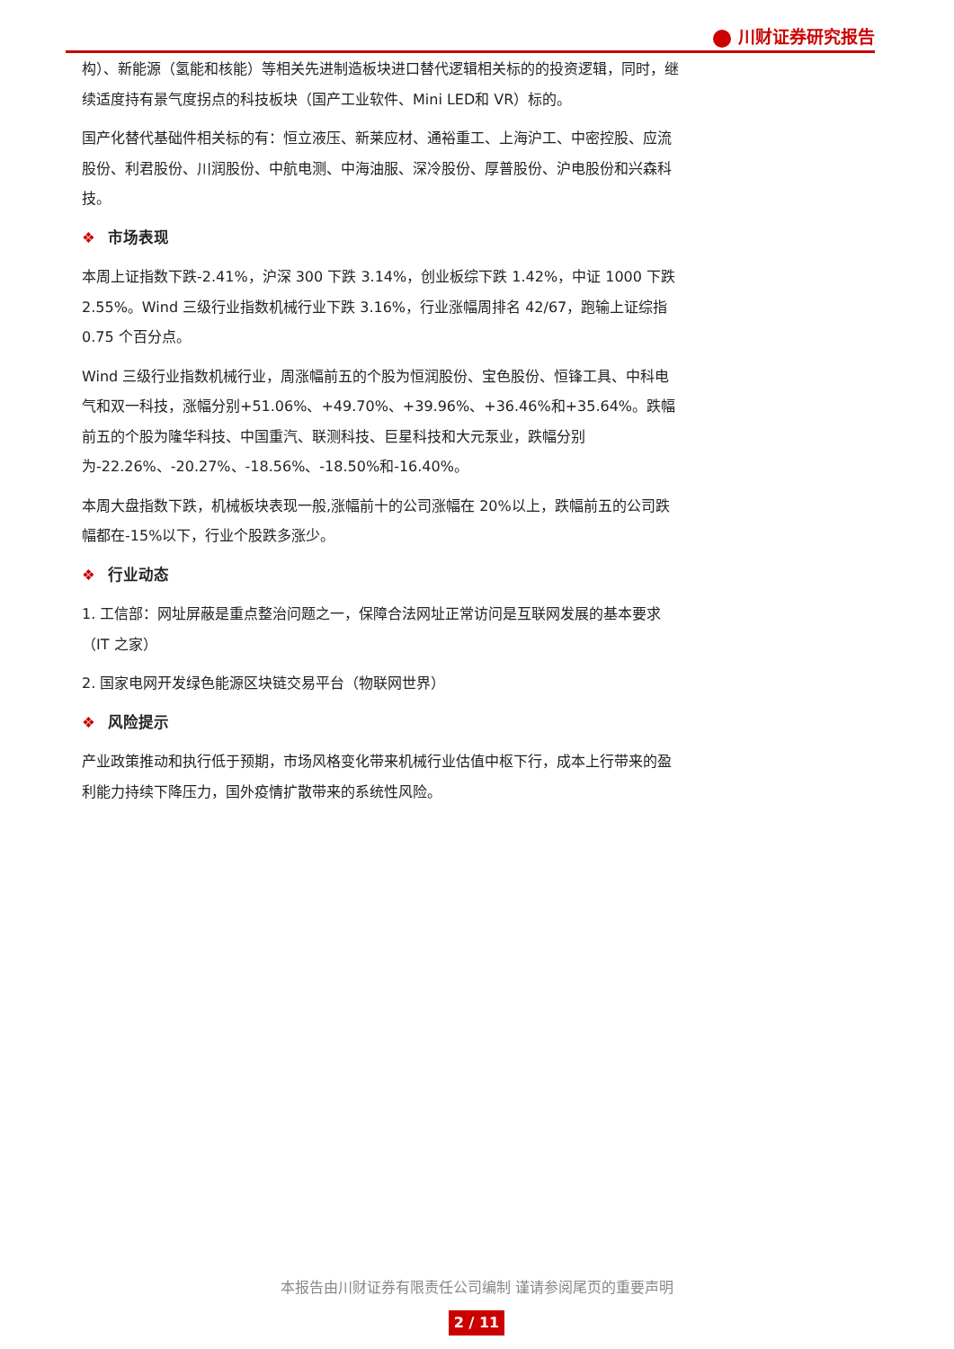川财证券研究报告
构）、新能源（氢能和核能）等相关先进制造板块进口替代逻辑相关标的的投资逻辑，同时，继续适度持有景气度拐点的科技板块（国产工业软件、Mini LED和 VR）标的。
国产化替代基础件相关标的有：恒立液压、新莱应材、通裕重工、上海沪工、中密控股、应流股份、利君股份、川润股份、中航电测、中海油服、深冷股份、厚普股份、沪电股份和兴森科技。
❖ 市场表现
本周上证指数下跌-2.41%，沪深 300 下跌 3.14%，创业板综下跌 1.42%，中证 1000 下跌 2.55%。Wind 三级行业指数机械行业下跌 3.16%，行业涨幅周排名 42/67，跑输上证综指 0.75 个百分点。
Wind 三级行业指数机械行业，周涨幅前五的个股为恒润股份、宝色股份、恒锋工具、中科电气和双一科技，涨幅分别+51.06%、+49.70%、+39.96%、+36.46%和+35.64%。跌幅前五的个股为隆华科技、中国重汽、联测科技、巨星科技和大元泵业，跌幅分别为-22.26%、-20.27%、-18.56%、-18.50%和-16.40%。
本周大盘指数下跌，机械板块表现一般,涨幅前十的公司涨幅在 20%以上，跌幅前五的公司跌幅都在-15%以下，行业个股跌多涨少。
❖ 行业动态
1. 工信部：网址屏蔽是重点整治问题之一，保障合法网址正常访问是互联网发展的基本要求（IT 之家）
2. 国家电网开发绿色能源区块链交易平台（物联网世界）
❖ 风险提示
产业政策推动和执行低于预期，市场风格变化带来机械行业估值中枢下行，成本上行带来的盈利能力持续下降压力，国外疫情扩散带来的系统性风险。
本报告由川财证券有限责任公司编制 谨请参阅尾页的重要声明
2 / 11